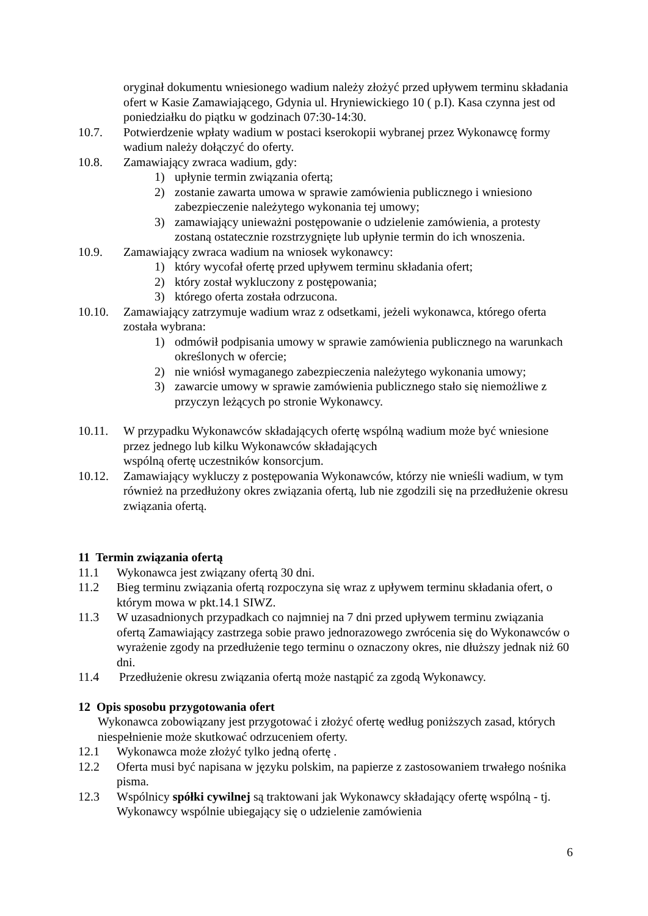oryginał dokumentu wniesionego wadium należy złożyć przed upływem terminu składania ofert w Kasie Zamawiającego, Gdynia ul. Hryniewickiego 10 ( p.I). Kasa czynna jest od poniedziałku do piątku w godzinach 07:30-14:30.
10.7. Potwierdzenie wpłaty wadium w postaci kserokopii wybranej przez Wykonawcę formy wadium należy dołączyć do oferty.
10.8. Zamawiający zwraca wadium, gdy:
1) upłynie termin związania ofertą;
2) zostanie zawarta umowa w sprawie zamówienia publicznego i wniesiono zabezpieczenie należytego wykonania tej umowy;
3) zamawiający unieważni postępowanie o udzielenie zamówienia, a protesty zostaną ostatecznie rozstrzygnięte lub upłynie termin do ich wnoszenia.
10.9. Zamawiający zwraca wadium na wniosek wykonawcy:
1) który wycofał ofertę przed upływem terminu składania ofert;
2) który został wykluczony z postępowania;
3) którego oferta została odrzucona.
10.10. Zamawiający zatrzymuje wadium wraz z odsetkami, jeżeli wykonawca, którego oferta została wybrana:
1) odmówił podpisania umowy w sprawie zamówienia publicznego na warunkach określonych w ofercie;
2) nie wniósł wymaganego zabezpieczenia należytego wykonania umowy;
3) zawarcie umowy w sprawie zamówienia publicznego stało się niemożliwe z przyczyn leżących po stronie Wykonawcy.
10.11. W przypadku Wykonawców składających ofertę wspólną wadium może być wniesione przez jednego lub kilku Wykonawców składających
wspólną ofertę uczestników konsorcjum.
10.12. Zamawiający wykluczy z postępowania Wykonawców, którzy nie wnieśli wadium, w tym również na przedłużony okres związania ofertą, lub nie zgodzili się na przedłużenie okresu związania ofertą.
11 Termin związania ofertą
11.1 Wykonawca jest związany ofertą 30 dni.
11.2 Bieg terminu związania ofertą rozpoczyna się wraz z upływem terminu składania ofert, o którym mowa w pkt.14.1 SIWZ.
11.3 W uzasadnionych przypadkach co najmniej na 7 dni przed upływem terminu związania ofertą Zamawiający zastrzega sobie prawo jednorazowego zwrócenia się do Wykonawców o wyrażenie zgody na przedłużenie tego terminu o oznaczony okres, nie dłuższy jednak niż 60 dni.
11.4 Przedłużenie okresu związania ofertą może nastąpić za zgodą Wykonawcy.
12 Opis sposobu przygotowania ofert
Wykonawca zobowiązany jest przygotować i złożyć ofertę według poniższych zasad, których niespełnienie może skutkować odrzuceniem oferty.
12.1 Wykonawca może złożyć tylko jedną ofertę .
12.2 Oferta musi być napisana w języku polskim, na papierze z zastosowaniem trwałego nośnika pisma.
12.3 Wspólnicy spółki cywilnej są traktowani jak Wykonawcy składający ofertę wspólną - tj. Wykonawcy wspólnie ubiegający się o udzielenie zamówienia
6